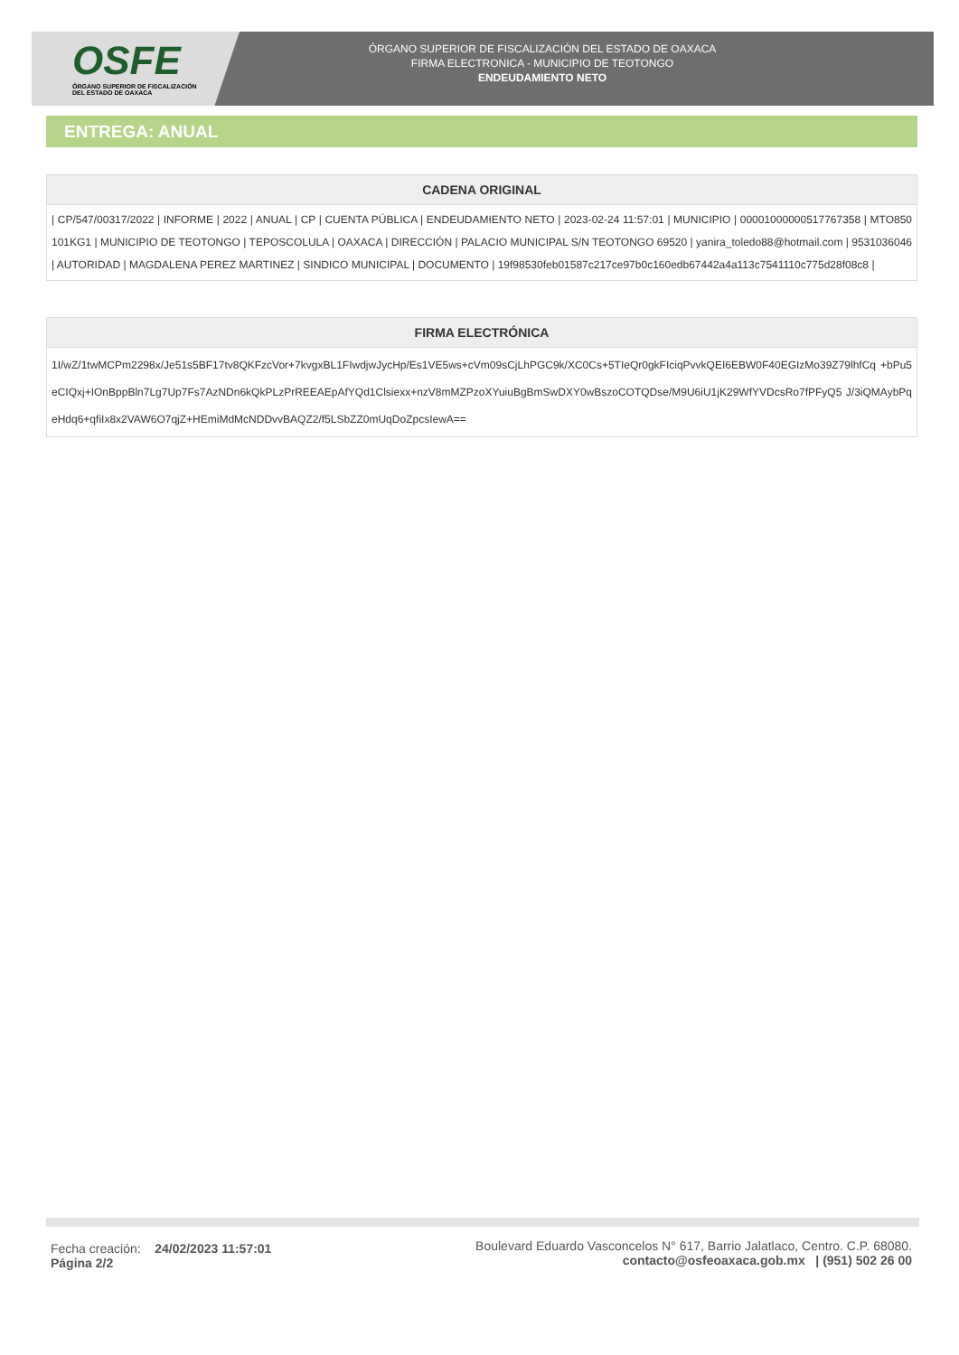OSFE
ÓRGANO SUPERIOR DE FISCALIZACIÓN
DEL ESTADO DE OAXACA
ÓRGANO SUPERIOR DE FISCALIZACIÓN DEL ESTADO DE OAXACA
FIRMA ELECTRONICA - MUNICIPIO DE TEOTONGO
ENDEUDAMIENTO NETO
ENTREGA: ANUAL
| CADENA ORIGINAL |
| --- |
| / CP/547/00317/2022 / INFORME / 2022 / ANUAL / CP / CUENTA PÚBLICA / ENDEUDAMIENTO NETO / 2023-02-24 11:57:01 / MUNICIPIO / 00001000000517767358 / MTO850101KG1 / MUNICIPIO DE TEOTONGO / TEPOSCOLULA / OAXACA / DIRECCIÓN / PALACIO MUNICIPAL S/N TEOTONGO 69520 / yanira_toledo88@hotmail.com / 9531036046 / AUTORIDAD / MAGDALENA PEREZ MARTINEZ / SINDICO MUNICIPAL / DOCUMENTO / 19f98530feb01587c217ce97b0c160edb67442a4a113c7541110c775d28f08c8 / |
| FIRMA ELECTRÓNICA |
| --- |
| 1I/wZ/1twMCPm2298x/Je51s5BF17tv8QKFzcVor+7kvgxBL1FIwdjwJycHp/Es1VE5ws+cVm09sCjLhPGC9k/XC0Cs+5TIeQr0gkFIciqPvvkQEI6EBW0F40EGIzMo39Z79lhfCq +bPu5eCIQxj+IOnBppBln7Lg7Up7Fs7AzNDn6kQkPLzPrREEAEpAfYQd1Clsiexx+nzV8mMZPzoXYuiuBgBmSwDXY0wBszoCOTQDse/M9U6iU1jK29WfYVDcsRo7fPFyQ5 J/3iQMAybPqeHdq6+qfiIx8x2VAW6O7qjZ+HEmiMdMcNDDvvBAQZ2/f5LSbZZ0mUqDoZpcsIewA== |
Fecha creación: 24/02/2023 11:57:01
Página 2/2
Boulevard Eduardo Vasconcelos N° 617, Barrio Jalatlaco, Centro. C.P. 68080.
contacto@osfeoaxaca.gob.mx | (951) 502 26 00